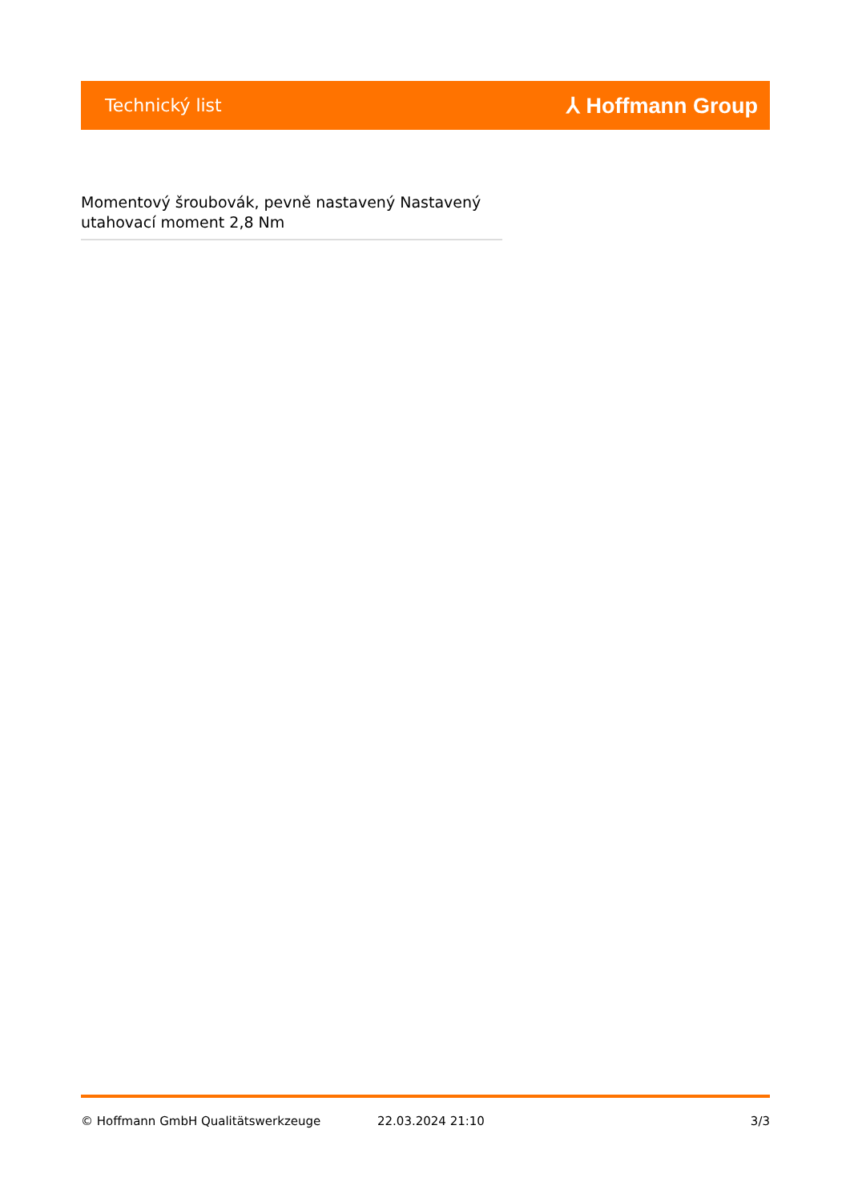Technický list ⅄ Hoffmann Group
Momentový šroubovák, pevně nastavený Nastavený utahovací moment 2,8 Nm
© Hoffmann GmbH Qualitätswerkzeuge 22.03.2024 21:10 3/3